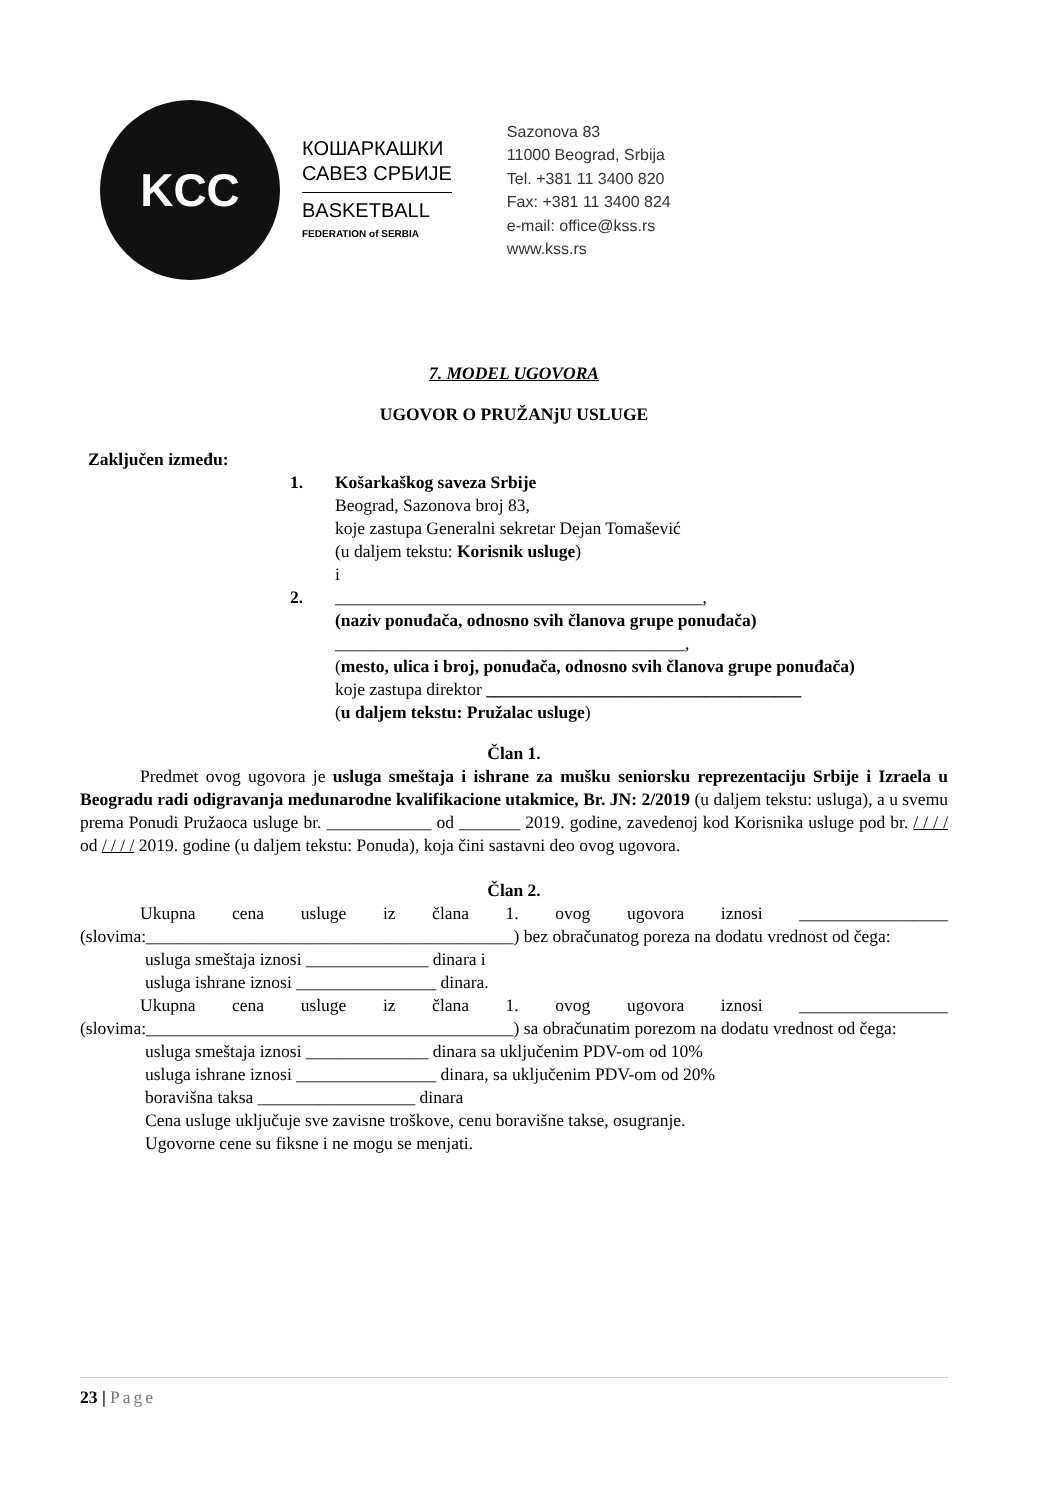KCC
КОШАРКАШКИ
САВЕЗ СРБИЈЕ
BASKETBALL
FEDERATION of SERBIA
Sazonova 83
11000 Beograd, Srbija
Tel. +381 11 3400 820
Fax: +381 11 3400 824
e-mail: office@kss.rs
www.kss.rs
7. MODEL UGOVORA
UGOVOR O PRUŽANjU USLUGE
Zaključen između:
1. Košarkaškog saveza Srbije
Beograd, Sazonova broj 83,
koje zastupa Generalni sekretar Dejan Tomašević
(u daljem tekstu: Korisnik usluge)
i
2. __________________________________________,
(naziv ponuđača, odnosno svih članova grupe ponuđača)
________________________________________,
(mesto, ulica i broj, ponuđača, odnosno svih članova grupe ponuđača)
koje zastupa direktor ____________________________________
(u daljem tekstu: Pružalac usluge)
Član 1.
Predmet ovog ugovora je usluga smeštaja i ishrane za mušku seniorsku reprezentaciju Srbije i Izraela u Beogradu radi odigravanja međunarodne kvalifikacione utakmice, Br. JN: 2/2019 (u daljem tekstu: usluga), a u svemu prema Ponudi Pružaoca usluge br. ____________ od _______ 2019. godine, zavedenoj kod Korisnika usluge pod br. / / / / od / / / / 2019. godine (u daljem tekstu: Ponuda), koja čini sastavni deo ovog ugovora.
Član 2.
Ukupna cena usluge iz člana 1. ovog ugovora iznosi _________________ (slovima:__________________________________________) bez obračunatog poreza na dodatu vrednost od čega:
usluga smeštaja iznosi ______________ dinara i
usluga ishrane iznosi ________________ dinara.
Ukupna cena usluge iz člana 1. ovog ugovora iznosi _________________ (slovima:__________________________________________) sa obračunatim porezom na dodatu vrednost od čega:
usluga smeštaja iznosi ______________ dinara sa uključenim PDV-om od 10%
usluga ishrane iznosi ________________ dinara, sa uključenim PDV-om od 20%
boravišna taksa __________________ dinara
Cena usluge uključuje sve zavisne troškove, cenu boravišne takse, osugranje.
Ugovorne cene su fiksne i ne mogu se menjati.
23 | Page